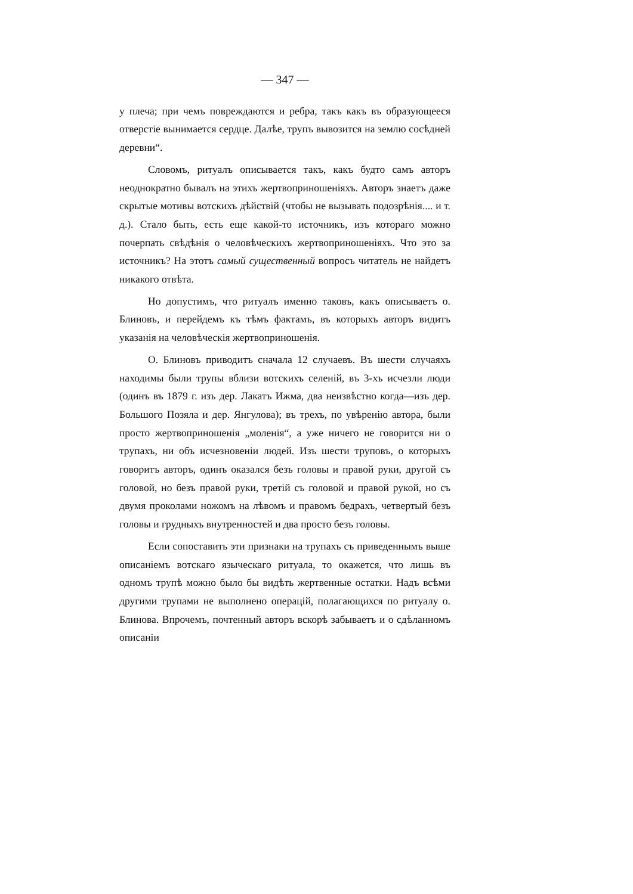— 347 —
у плеча; при чемъ повреждаются и ребра, такъ какъ въ образующееся отверстіе вынимается сердце. Далѣе, трупъ вывозится на землю сосѣдней деревни“.
Словомъ, ритуалъ описывается такъ, какъ будто самъ авторъ неоднократно бывалъ на этихъ жертвоприношеніяхъ. Авторъ знаетъ даже скрытые мотивы вотскихъ дѣйствій (чтобы не вызывать подозрѣнія.... и т. д.). Стало быть, есть еще какой-то источникъ, изъ котораго можно почерпать свѣдѣнія о человѣческихъ жертвоприношеніяхъ. Что это за источникъ? На этотъ самый существенный вопросъ читатель не найдетъ никакого отвѣта.
Но допустимъ, что ритуалъ именно таковъ, какъ описываетъ о. Блиновъ, и перейдемъ къ тѣмъ фактамъ, въ которыхъ авторъ видитъ указанія на человѣческія жертвоприношенія.
О. Блиновъ приводитъ сначала 12 случаевъ. Въ шести случаяхъ находимы были трупы вблизи вотскихъ селеній, въ 3-хъ исчезли люди (одинъ въ 1879 г. изъ дер. Лакатъ Ижма, два неизвѣстно когда—изъ дер. Большого Позяла и дер. Янгулова); въ трехъ, по увѣренію автора, были просто жертвоприношенія „моленія“, а уже ничего не говорится ни о трупахъ, ни объ исчезновеніи людей. Изъ шести труповъ, о которыхъ говоритъ авторъ, одинъ оказался безъ головы и правой руки, другой съ головой, но безъ правой руки, третій съ головой и правой рукой, но съ двумя проколами ножомъ на лѣвомъ и правомъ бедрахъ, четвертый безъ головы и грудныхъ внутренностей и два просто безъ головы.
Если сопоставить эти признаки на трупахъ съ приведеннымъ выше описаніемъ вотскаго языческаго ритуала, то окажется, что лишь въ одномъ трупѣ можно было бы видѣть жертвенные остатки. Надъ всѣми другими трупами не выполнено операцій, полагающихся по ритуалу о. Блинова. Впрочемъ, почтенный авторъ вскорѣ забываетъ и о сдѣланномъ описаніи